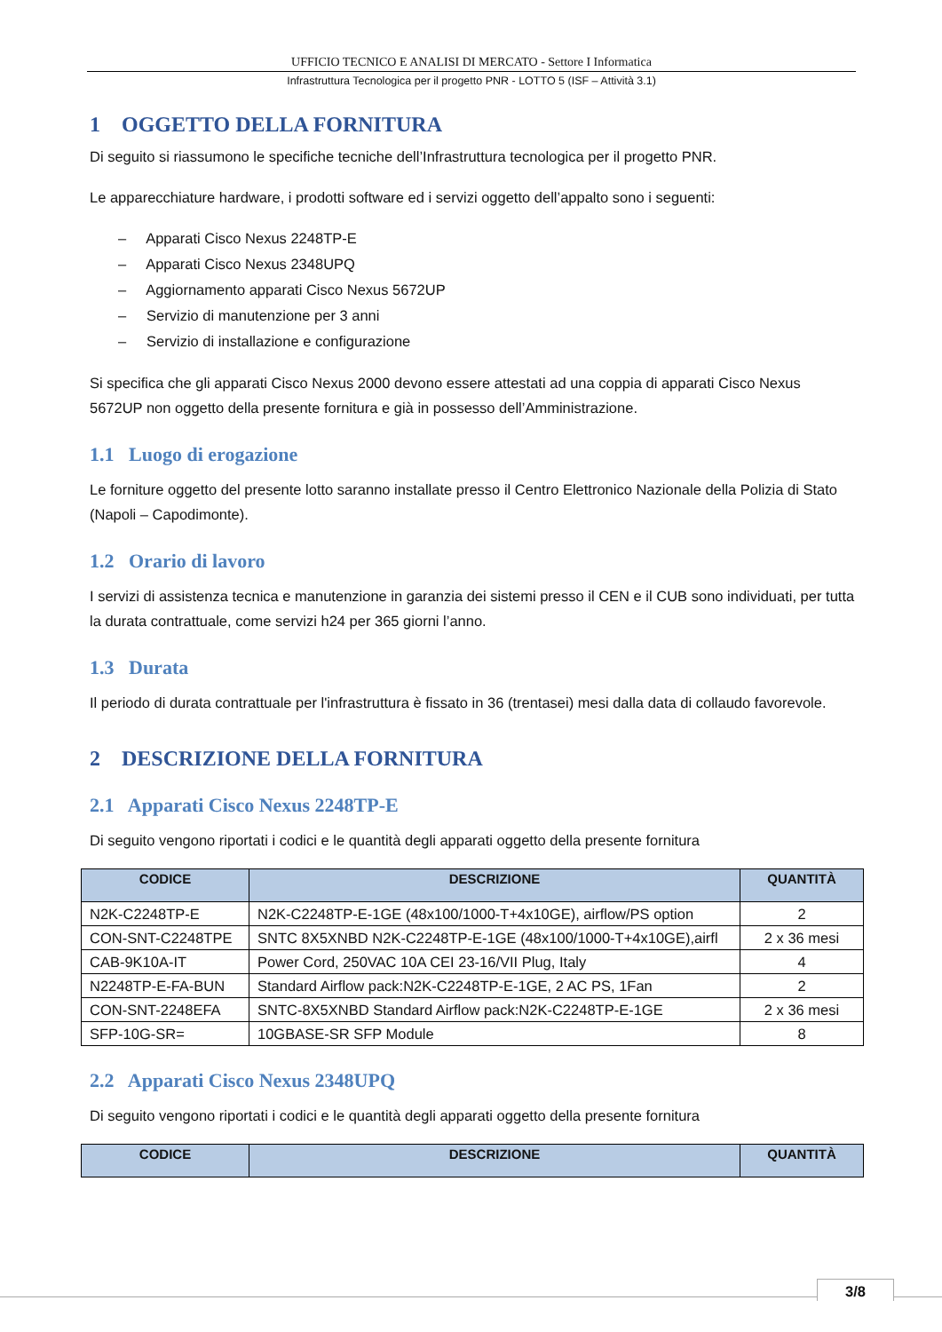UFFICIO TECNICO E ANALISI DI MERCATO - Settore I Informatica
Infrastruttura Tecnologica per il progetto PNR - LOTTO 5 (ISF – Attività 3.1)
1 OGGETTO DELLA FORNITURA
Di seguito si riassumono le specifiche tecniche dell’Infrastruttura tecnologica per il progetto PNR.
Le apparecchiature hardware, i prodotti software ed i servizi oggetto dell’appalto sono i seguenti:
– Apparati Cisco Nexus 2248TP-E
– Apparati Cisco Nexus 2348UPQ
– Aggiornamento apparati Cisco Nexus 5672UP
– Servizio di manutenzione per 3 anni
– Servizio di installazione e configurazione
Si specifica che gli apparati Cisco Nexus 2000 devono essere attestati ad una coppia di apparati Cisco Nexus 5672UP non oggetto della presente fornitura e già in possesso dell’Amministrazione.
1.1 Luogo di erogazione
Le forniture oggetto del presente lotto saranno installate presso il Centro Elettronico Nazionale della Polizia di Stato (Napoli – Capodimonte).
1.2 Orario di lavoro
I servizi di assistenza tecnica e manutenzione in garanzia dei sistemi presso il CEN e il CUB sono individuati, per tutta la durata contrattuale, come servizi h24 per 365 giorni l’anno.
1.3 Durata
Il periodo di durata contrattuale per l'infrastruttura è fissato in 36 (trentasei) mesi dalla data di collaudo favorevole.
2 DESCRIZIONE DELLA FORNITURA
2.1 Apparati Cisco Nexus 2248TP-E
Di seguito vengono riportati i codici e le quantità degli apparati oggetto della presente fornitura
| CODICE | DESCRIZIONE | QUANTITÀ |
| --- | --- | --- |
| N2K-C2248TP-E | N2K-C2248TP-E-1GE (48x100/1000-T+4x10GE), airflow/PS option | 2 |
| CON-SNT-C2248TPE | SNTC 8X5XNBD N2K-C2248TP-E-1GE (48x100/1000-T+4x10GE),airfl | 2 x 36 mesi |
| CAB-9K10A-IT | Power Cord, 250VAC 10A CEI 23-16/VII Plug, Italy | 4 |
| N2248TP-E-FA-BUN | Standard Airflow pack:N2K-C2248TP-E-1GE, 2 AC PS, 1Fan | 2 |
| CON-SNT-2248EFA | SNTC-8X5XNBD Standard Airflow pack:N2K-C2248TP-E-1GE | 2 x 36 mesi |
| SFP-10G-SR= | 10GBASE-SR SFP Module | 8 |
2.2 Apparati Cisco Nexus 2348UPQ
Di seguito vengono riportati i codici e le quantità degli apparati oggetto della presente fornitura
| CODICE | DESCRIZIONE | QUANTITÀ |
| --- | --- | --- |
3/8